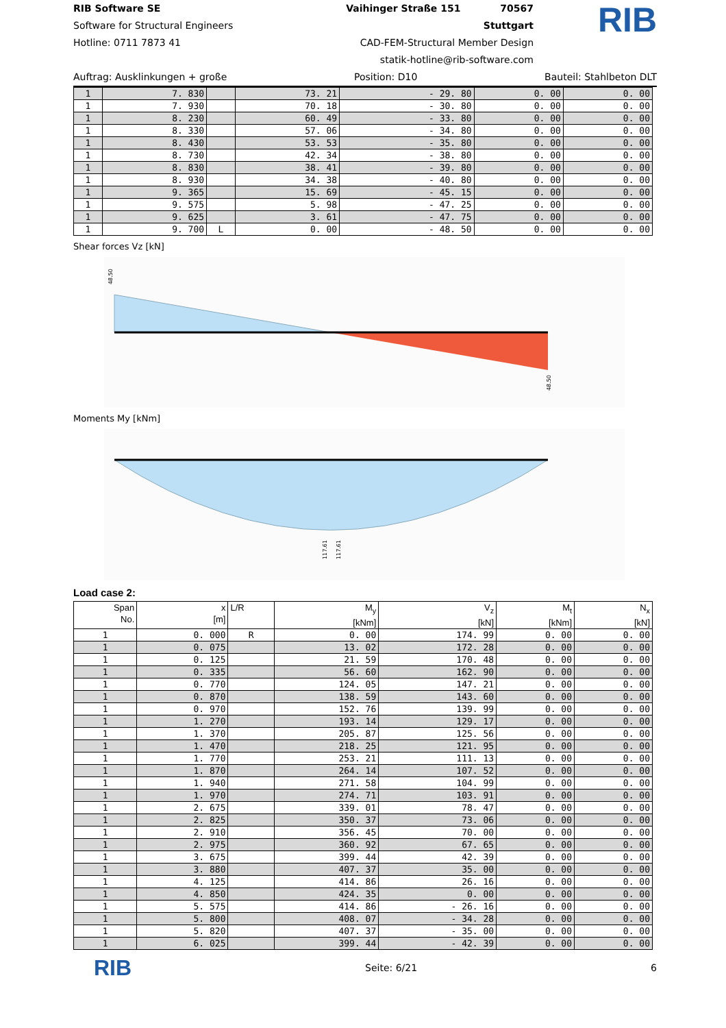RIB Software SE
Software for Structural Engineers
Hotline: 0711 7873 41
Vaihinger Straße 151 70567 Stuttgart
CAD-FEM-Structural Member Design
statik-hotline@rib-software.com
RIB
Auftrag: Ausklinkungen + große Position: D10 Bauteil: Stahlbeton DLT
| 1 | 7. 830 | | 73. 21 | - 29. 80 | 0. 00 | 0. 00 |
| 1 | 7. 930 | | 70. 18 | - 30. 80 | 0. 00 | 0. 00 |
| 1 | 8. 230 | | 60. 49 | - 33. 80 | 0. 00 | 0. 00 |
| 1 | 8. 330 | | 57. 06 | - 34. 80 | 0. 00 | 0. 00 |
| 1 | 8. 430 | | 53. 53 | - 35. 80 | 0. 00 | 0. 00 |
| 1 | 8. 730 | | 42. 34 | - 38. 80 | 0. 00 | 0. 00 |
| 1 | 8. 830 | | 38. 41 | - 39. 80 | 0. 00 | 0. 00 |
| 1 | 8. 930 | | 34. 38 | - 40. 80 | 0. 00 | 0. 00 |
| 1 | 9. 365 | | 15. 69 | - 45. 15 | 0. 00 | 0. 00 |
| 1 | 9. 575 | | 5. 98 | - 47. 25 | 0. 00 | 0. 00 |
| 1 | 9. 625 | | 3. 61 | - 47. 75 | 0. 00 | 0. 00 |
| 1 | 9. 700 | L | 0. 00 | - 48. 50 | 0. 00 | 0. 00 |
Shear forces Vz [kN]
48.50
48.50
Moments My [kNm]
117.61
117.61
Load case 2:
| Span No. | x [m] | L/R | M<sub>y</sub> [kNm] | V<sub>z</sub> [kN] | M<sub>t</sub> [kNm] | N<sub>x</sub> [kN] |
| --- | --- | --- | --- | --- | --- | --- |
| 1 | 0. 000 | R | 0. 00 | 174. 99 | 0. 00 | 0. 00 |
| 1 | 0. 075 | | 13. 02 | 172. 28 | 0. 00 | 0. 00 |
| 1 | 0. 125 | | 21. 59 | 170. 48 | 0. 00 | 0. 00 |
| 1 | 0. 335 | | 56. 60 | 162. 90 | 0. 00 | 0. 00 |
| 1 | 0. 770 | | 124. 05 | 147. 21 | 0. 00 | 0. 00 |
| 1 | 0. 870 | | 138. 59 | 143. 60 | 0. 00 | 0. 00 |
| 1 | 0. 970 | | 152. 76 | 139. 99 | 0. 00 | 0. 00 |
| 1 | 1. 270 | | 193. 14 | 129. 17 | 0. 00 | 0. 00 |
| 1 | 1. 370 | | 205. 87 | 125. 56 | 0. 00 | 0. 00 |
| 1 | 1. 470 | | 218. 25 | 121. 95 | 0. 00 | 0. 00 |
| 1 | 1. 770 | | 253. 21 | 111. 13 | 0. 00 | 0. 00 |
| 1 | 1. 870 | | 264. 14 | 107. 52 | 0. 00 | 0. 00 |
| 1 | 1. 940 | | 271. 58 | 104. 99 | 0. 00 | 0. 00 |
| 1 | 1. 970 | | 274. 71 | 103. 91 | 0. 00 | 0. 00 |
| 1 | 2. 675 | | 339. 01 | 78. 47 | 0. 00 | 0. 00 |
| 1 | 2. 825 | | 350. 37 | 73. 06 | 0. 00 | 0. 00 |
| 1 | 2. 910 | | 356. 45 | 70. 00 | 0. 00 | 0. 00 |
| 1 | 2. 975 | | 360. 92 | 67. 65 | 0. 00 | 0. 00 |
| 1 | 3. 675 | | 399. 44 | 42. 39 | 0. 00 | 0. 00 |
| 1 | 3. 880 | | 407. 37 | 35. 00 | 0. 00 | 0. 00 |
| 1 | 4. 125 | | 414. 86 | 26. 16 | 0. 00 | 0. 00 |
| 1 | 4. 850 | | 424. 35 | 0. 00 | 0. 00 | 0. 00 |
| 1 | 5. 575 | | 414. 86 | - 26. 16 | 0. 00 | 0. 00 |
| 1 | 5. 800 | | 408. 07 | - 34. 28 | 0. 00 | 0. 00 |
| 1 | 5. 820 | | 407. 37 | - 35. 00 | 0. 00 | 0. 00 |
| 1 | 6. 025 | | 399. 44 | - 42. 39 | 0. 00 | 0. 00 |
RIB Seite: 6/21 6